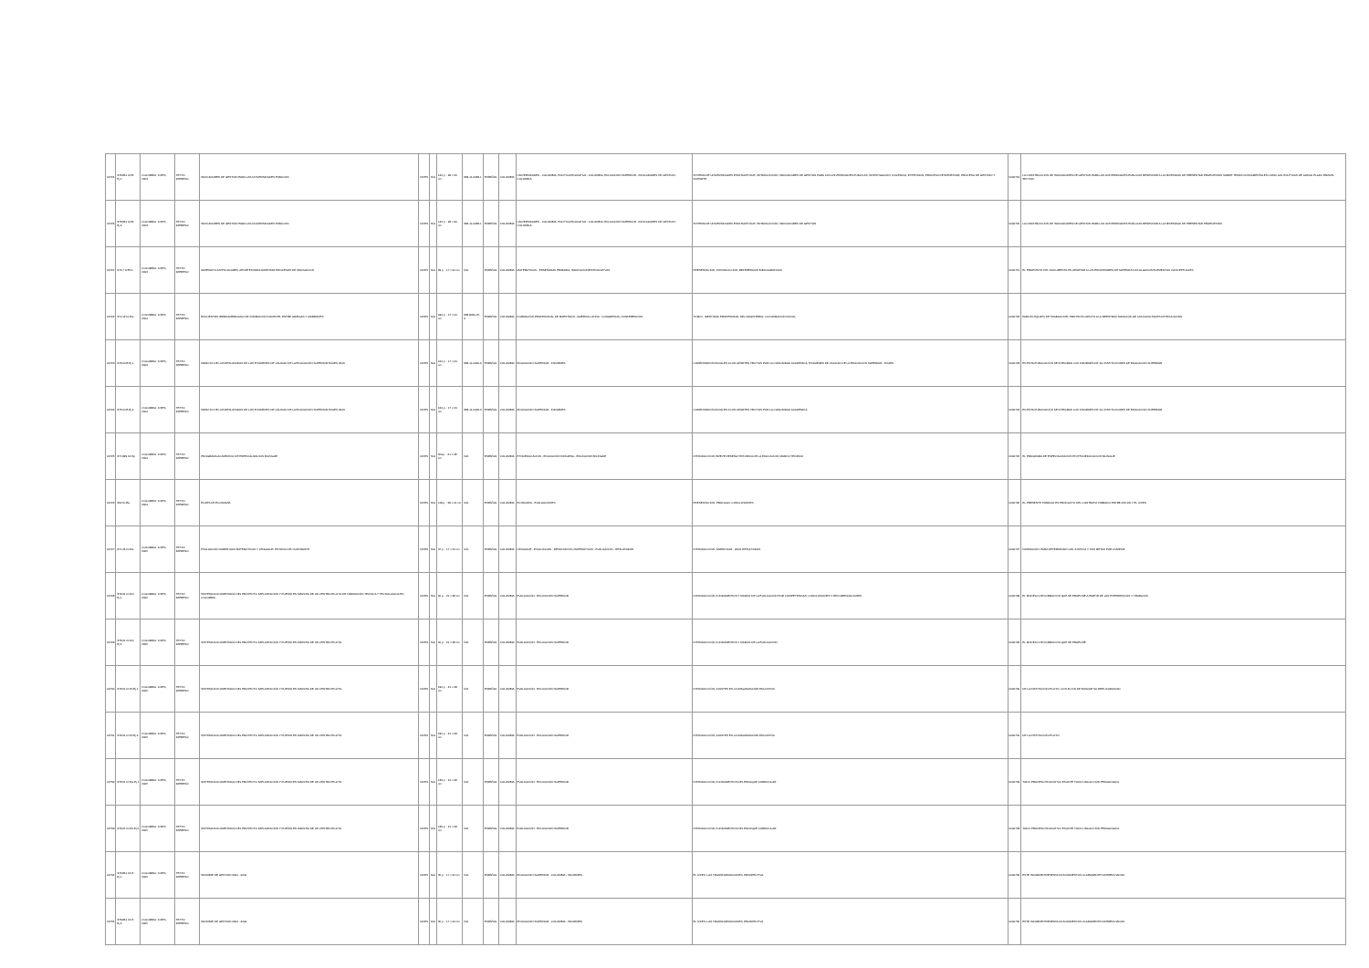| 00724 | 378.861 IC35 Ej.1 | COLOMBIA: ICFES, 2003 | TEXTO IMPRESO | INDICADORES DE GESTIÓN PARA LAS UNIVERSIDADES PÚBLICAS | ICFES | N/A | 144 p. : 28 x 34 cm | 958-11-0083-1 | ESPAÑOL | COLOMBIA | UNIVERSIDADES - COLOMBIA; POLÍTICA EDUCATIVA - COLOMBIA; EDUCACIÓN SUPERIOR - INDICADORES DE GESTIÓN - COLOMBIA | SISTEMA DE UNIVERSIDADES ESTATALES SUE; INTRODUCCIÓN; INDICADORES DE GESTIÓN PARA LAS UNIVERSIDADES PÚBLICAS; INVESTIGACIÓN; DOCENCIA; EXTENSIÓN; PROCESO DE BIENESTAR; PROCESO DE GESTIÓN Y SOPORTE | 0000719 | LA CONSTRUCCIÓN DE INDICADORES DE GESTIÓN PARA LAS UNIVERSIDADES PÚBLICAS RESPONDE A LA NECESIDAD DE PRESENTAR PROPUESTAS SOBRE TEMAS FUNDAMENTALES COMO LAS POLÍTICAS DE LARGO PLAZO PARA EL SECTOR. |
| 00726 | 378.861 IC35 Ej.2 | COLOMBIA: ICFES, 2003 | TEXTO IMPRESO | INDICADORES DE GESTIÓN PARA LAS UNIVERSIDADES PÚBLICAS | ICFES | N/A | 144 p. : 28 x 34 cm | 958-11-0083-1 | ESPAÑOL | COLOMBIA | UNIVERSIDADES - COLOMBIA; POLÍTICA EDUCATIVA - COLOMBIA; EDUCACIÓN SUPERIOR - INDICADORES DE GESTIÓN - COLOMBIA | SISTEMA DE UNIVERSIDADES ESTATALES SUE; INTRODUCCIÓN; INDICADORES DE GESTIÓN | 0000720 | LA CONSTRUCCIÓN DE INDICADORES DE GESTIÓN PARA LAS UNIVERSIDADES PÚBLICAS RESPONDE A LA NECESIDAD DE PRESENTAR PROPUESTAS. |
| 00721 | 372.7 IC55m | COLOMBIA: ICFES, 2003 | TEXTO IMPRESO | MATEMÁTICAS ESCOLARES: APORTES PARA ORIENTAR PROCESOS DE INNOVACIÓN | ICFES | N/A | 99 p. : 17 x 24 cm | N/A | ESPAÑOL | COLOMBIA | MATEMÁTICAS - ENSEÑANZA PRIMARIA; INNOVACIONES EDUCATIVAS | PRESENTACIÓN; INTRODUCCIÓN; REFERENCIAS BIBLIOGRÁFICAS | 0000721 | EL PROPÓSITO DEL DOCUMENTO ES APORTAR A LOS PROFESORES DE MATEMÁTICAS ALGUNOS ELEMENTOS CONCEPTUALES. |
| 00722 | 370.12 IC15e | COLOMBIA: ICFES, 2004 | TEXTO IMPRESO | ENCUENTRO IBEROAMERICANO DE FORMACIÓN DOCENTE: ENTRE GRIEGAS Y MARRONES | ICFES | N/A | 184 p. : 17 x 24 cm | 958-8220-27-9 | ESPAÑOL | COLOMBIA | FORMACIÓN PROFESIONAL DE MAESTROS - AMÉRICA LATINA - CONGRESOS, CONFERENCIAS | TOMO I; IDENTIDAD PROFESIONAL DEL MAGISTERIO; LA FORMACIÓN INICIAL | 0000722 | PARA EL EQUIPO DE TRABAJO DEL PROYECTO APOYO A LA REESTRUCTURACIÓN DE LAS FACULTADES DE EDUCACIÓN. |
| 00723 | 378 IC25 Ej.1 | COLOMBIA: ICFES, 2004 | TEXTO IMPRESO | IMPACTO DE LOS RESULTADOS DE LOS EXÁMENES DE CALIDAD DE LA EDUCACIÓN SUPERIOR ECAES 2003 | ICFES | N/A | 164 p. : 17 x 24 cm | 958-11-0446-6 | ESPAÑOL | COLOMBIA | EDUCACIÓN SUPERIOR - INFORMES | COMENTARIOS INICIALES A LOS APORTES HECHOS POR LA COMUNIDAD ACADÉMICA; EXÁMENES DE CALIDAD DE LA EDUCACIÓN SUPERIOR - ECAES | 0000723 | EN ESTA PUBLICACIÓN SE INTEGRAN LOS INFORMES DE 111 INSTITUCIONES DE EDUCACIÓN SUPERIOR. |
| 00724 | 378 IC25 Ej.2 | COLOMBIA: ICFES, 2004 | TEXTO IMPRESO | IMPACTO DE LOS RESULTADOS DE LOS EXÁMENES DE CALIDAD DE LA EDUCACIÓN SUPERIOR ECAES 2003 | ICFES | N/A | 164 p. : 17 x 24 cm | 958-11-0446-6 | ESPAÑOL | COLOMBIA | EDUCACIÓN SUPERIOR - INFORMES | COMENTARIOS INICIALES A LOS APORTES HECHOS POR LA COMUNIDAD ACADÉMICA | 0000724 | EN ESTA PUBLICACIÓN SE INTEGRAN LOS INFORMES DE 111 INSTITUCIONES DE EDUCACIÓN SUPERIOR. |
| 00725 | 371.829 IC15p | COLOMBIA: ICFES, 2004 | TEXTO IMPRESO | PROGRAMA ACADÉMICO DE ESPECIALIZACIÓN BILINGÜE | ICFES | N/A | N/A p. : 21 x 28 cm | N/A | ESPAÑOL | COLOMBIA | ETNOEDUCACIÓN - EDUCACIÓN INDÍGENA - EDUCACIÓN BILINGÜE | INTRODUCCIÓN; BREVE RESEÑA HISTÓRICA DE LA EDUCACIÓN; MARCO TEÓRICO | 0000725 | EL PROGRAMA DE ESPECIALIZACIÓN EN ETNOEDUCACIÓN BILINGÜE. |
| 00726 | 330 IC15e | COLOMBIA: ICFES, 2004 | TEXTO IMPRESO | ECAES DE ECONOMÍA | ICFES | N/A | 118 p. : 28 x 21 cm | N/A | ESPAÑOL | COLOMBIA | ECONOMÍA - EVALUACIONES | PRESENTACIÓN; PRÓLOGO; CONCLUSIONES | 0000726 | EL PRESENTE TRABAJO ES PRODUCTO DEL CONTRATO FIRMADO ENTRE ASCUN Y EL ICFES. |
| 00727 | 371.26 IC15e | COLOMBIA: ICFES, 2005 | TEXTO IMPRESO | EVALUACIÓN SABER 2004 MATEMÁTICAS Y LENGUAJE: ESTUDIO DE CONTRASTE | ICFES | N/A | 37 p. : 17 x 24 cm | N/A | ESPAÑOL | COLOMBIA | LENGUAJE - EVALUACIÓN - RESULTADOS; MATEMÁTICAS - EVALUACIÓN - RESULTADOS | INTRODUCCIÓN; SABER 2002 - 2003; RESULTADOS | 0000727 | FORMACIÓN: PARA DETERMINAR CON JUSTICIA Y SUS METAS POR CUMPLIR. |
| 00728 | 378.61 IC15d Ej.1 | COLOMBIA: ICFES, 2005 | TEXTO IMPRESO | SISTEMA DOCUMENTADO DEL PROYECTO IMPLANTACIÓN Y PUESTA EN MARCHA DE UN CENTRO PILOTO DE FORMACIÓN TÉCNICA Y TECNOLÓGICA EN COLOMBIA | ICFES | N/A | 60 p. : 21 x 28 cm | N/A | ESPAÑOL | COLOMBIA | EVALUACIÓN - EDUCACIÓN SUPERIOR | INTRODUCCIÓN; FUNDAMENTOS Y MARCO DE LA EVALUACIÓN POR COMPETENCIAS; CONCLUSIONES Y RECOMENDACIONES | 0000728 | EL MODELO DE FORMACIÓN QUE SE PROPONE A PARTIR DE LAS EXPERIENCIAS Y TRABAJOS. |
| 00729 | 378.61 IC15d Ej.2 | COLOMBIA: ICFES, 2005 | TEXTO IMPRESO | SISTEMA DOCUMENTADO DEL PROYECTO IMPLANTACIÓN Y PUESTA EN MARCHA DE UN CENTRO PILOTO | ICFES | N/A | 60 p. : 21 x 28 cm | N/A | ESPAÑOL | COLOMBIA | EVALUACIÓN - EDUCACIÓN SUPERIOR | INTRODUCCIÓN; FUNDAMENTOS Y MARCO DE LA EVALUACIÓN | 0000729 | EL MODELO DE FORMACIÓN QUE SE PROPONE. |
| 00730 | 378.61 IC15t Ej.1 | COLOMBIA: ICFES, 2005 | TEXTO IMPRESO | SISTEMA DOCUMENTADO DEL PROYECTO IMPLANTACIÓN Y PUESTA EN MARCHA DE UN CENTRO PILOTO | ICFES | N/A | 190 p. : 21 x 28 cm | N/A | ESPAÑOL | COLOMBIA | EVALUACIÓN - EDUCACIÓN SUPERIOR | INTRODUCCIÓN; AJUSTES EN LA ORGANIZACIÓN EDUCATIVA | 0000730 | DE LA INSTITUCIÓN PILOTO, CON EL FIN DE BUSCAR SU REPLICABILIDAD. |
| 00731 | 378.61 IC15t Ej.2 | COLOMBIA: ICFES, 2005 | TEXTO IMPRESO | SISTEMA DOCUMENTADO DEL PROYECTO IMPLANTACIÓN Y PUESTA EN MARCHA DE UN CENTRO PILOTO | ICFES | N/A | 190 p. : 21 x 28 cm | N/A | ESPAÑOL | COLOMBIA | EVALUACIÓN - EDUCACIÓN SUPERIOR | INTRODUCCIÓN; AJUSTES EN LA ORGANIZACIÓN EDUCATIVA | 0000731 | DE LA INSTITUCIÓN PILOTO. |
| 00732 | 378.61 IC15s Ej.1 | COLOMBIA: ICFES, 2005 | TEXTO IMPRESO | SISTEMA DOCUMENTADO DEL PROYECTO IMPLANTACIÓN Y PUESTA EN MARCHA DE UN CENTRO PILOTO | ICFES | N/A | 139 p. : 21 x 28 cm | N/A | ESPAÑOL | COLOMBIA | EVALUACIÓN - EDUCACIÓN SUPERIOR | INTRODUCCIÓN; FUNDAMENTOS DEL ENFOQUE CURRICULAR | 0000732 | TODO PROCESO EDUCATIVO ES ANTE TODO UNA ACCIÓN PEDAGÓGICA. |
| 00733 | 378.61 IC15s Ej.2 | COLOMBIA: ICFES, 2005 | TEXTO IMPRESO | SISTEMA DOCUMENTADO DEL PROYECTO IMPLANTACIÓN Y PUESTA EN MARCHA DE UN CENTRO PILOTO | ICFES | N/A | 139 p. : 21 x 28 cm | N/A | ESPAÑOL | COLOMBIA | EVALUACIÓN - EDUCACIÓN SUPERIOR | INTRODUCCIÓN; FUNDAMENTOS DEL ENFOQUE CURRICULAR | 0000733 | TODO PROCESO EDUCATIVO ES ANTE TODO UNA ACCIÓN PEDAGÓGICA. |
| 00734 | 378.861 IC15 Ej.1 | COLOMBIA: ICFES, 2005 | TEXTO IMPRESO | INFORME DE GESTIÓN 2002 - 2004 | ICFES | N/A | 35 p. : 17 x 24 cm | N/A | ESPAÑOL | COLOMBIA | EDUCACIÓN SUPERIOR - COLOMBIA - INFORMES | EL ICFES; LAS TRANSFORMACIONES; PROSPECTIVA | 0000734 | ESTE INFORME PRESENTA DOS MOMENTOS CLARAMENTE DIFERENCIADOS. |
| 00735 | 378.861 IC15 Ej.2 | COLOMBIA: ICFES, 2005 | TEXTO IMPRESO | INFORME DE GESTIÓN 2002 - 2004 | ICFES | N/A | 35 p. : 17 x 24 cm | N/A | ESPAÑOL | COLOMBIA | EDUCACIÓN SUPERIOR - COLOMBIA - INFORMES | EL ICFES; LAS TRANSFORMACIONES; PROSPECTIVA | 0000735 | ESTE INFORME PRESENTA DOS MOMENTOS CLARAMENTE DIFERENCIADOS. |